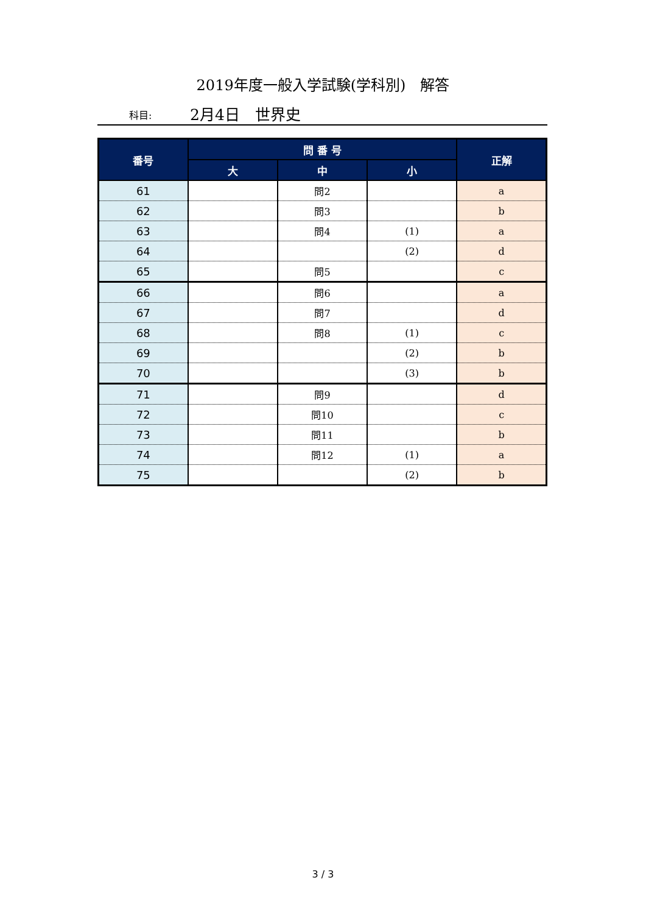2019年度一般入学試験(学科別)　解答
科目: 2月4日　世界史
| 番号 | 問 番 号 | | | 正解 |
| --- | --- | --- | --- | --- |
| | 大 | 中 | 小 | |
| 61 | | 問2 | | a |
| 62 | | 問3 | | b |
| 63 | | 問4 | (1) | a |
| 64 | | | (2) | d |
| 65 | | 問5 | | c |
| 66 | | 問6 | | a |
| 67 | | 問7 | | d |
| 68 | | 問8 | (1) | c |
| 69 | | | (2) | b |
| 70 | | | (3) | b |
| 71 | | 問9 | | d |
| 72 | | 問10 | | c |
| 73 | | 問11 | | b |
| 74 | | 問12 | (1) | a |
| 75 | | | (2) | b |
3 / 3